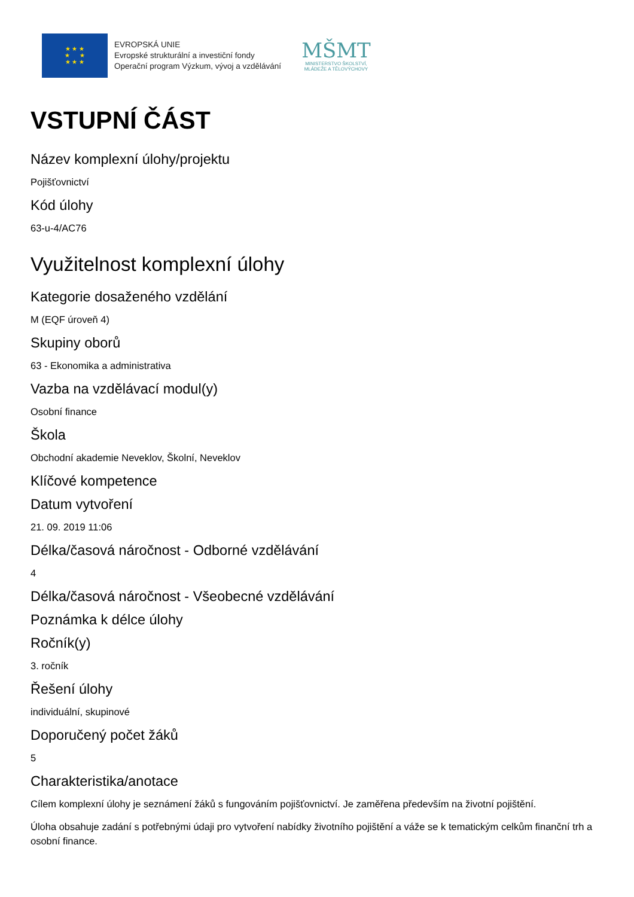★ ★ ★
★ ★
★ ★ ★
EVROPSKÁ UNIE
Evropské strukturální a investiční fondy
Operační program Výzkum, vývoj a vzdělávání
MŠMT
MINISTERSTVO ŠKOLSTVÍ,
MLÁDEŽE A TĚLOVÝCHOVY
VSTUPNÍ ČÁST
Název komplexní úlohy/projektu
Pojišťovnictví
Kód úlohy
63-u-4/AC76
Využitelnost komplexní úlohy
Kategorie dosaženého vzdělání
M (EQF úroveň 4)
Skupiny oborů
63 - Ekonomika a administrativa
Vazba na vzdělávací modul(y)
Osobní finance
Škola
Obchodní akademie Neveklov, Školní, Neveklov
Klíčové kompetence
Datum vytvoření
21. 09. 2019 11:06
Délka/časová náročnost - Odborné vzdělávání
4
Délka/časová náročnost - Všeobecné vzdělávání
Poznámka k délce úlohy
Ročník(y)
3. ročník
Řešení úlohy
individuální, skupinové
Doporučený počet žáků
5
Charakteristika/anotace
Cílem komplexní úlohy je seznámení žáků s fungováním pojišťovnictví. Je zaměřena především na životní pojištění.
Úloha obsahuje zadání s potřebnými údaji pro vytvoření nabídky životního pojištění a váže se k tematickým celkům finanční trh a osobní finance.